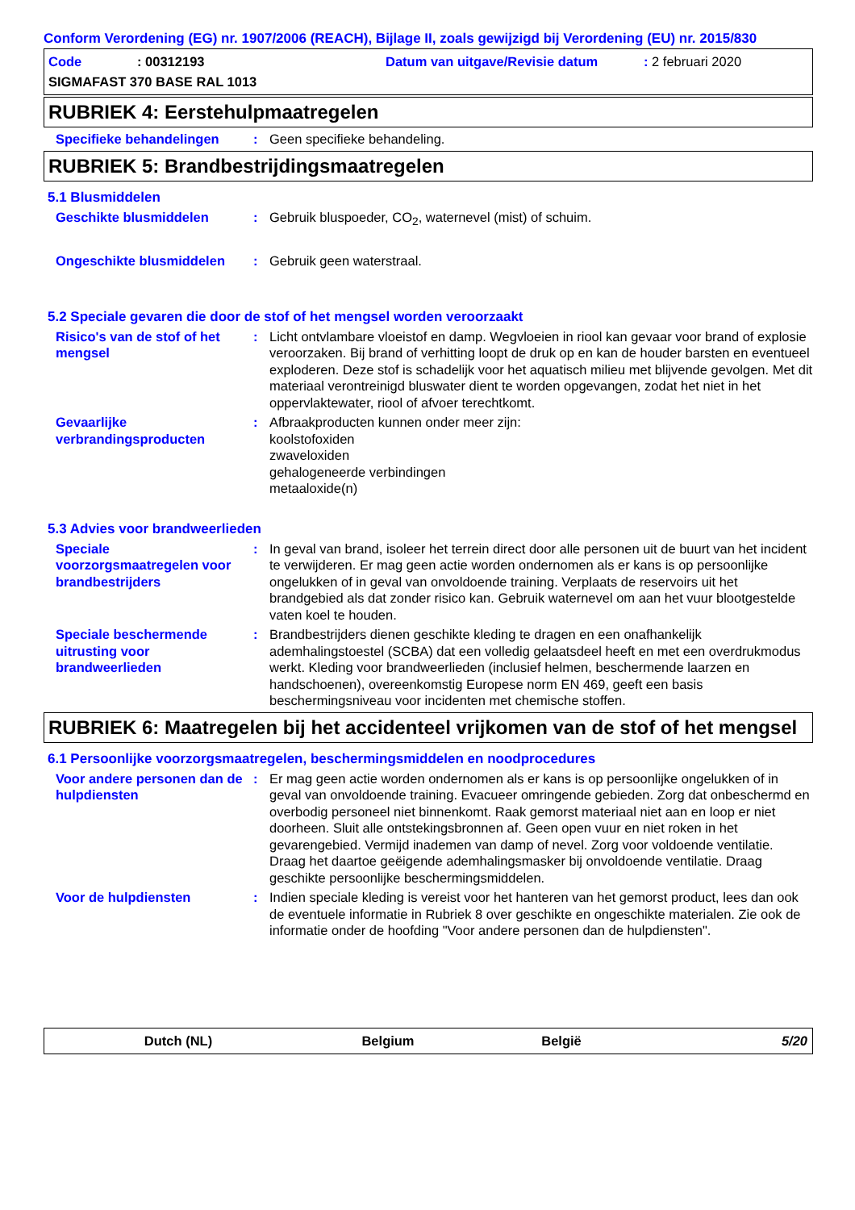Conform Verordening (EG) nr. 1907/2006 (REACH), Bijlage II, zoals gewijzigd bij Verordening (EU) nr. 2015/830
Code: 00312193 Datum van uitgave/Revisie datum: 2 februari 2020
SIGMAFAST 370 BASE RAL 1013
RUBRIEK 4: Eerstehulpmaatregelen
Specifieke behandelingen: Geen specifieke behandeling.
RUBRIEK 5: Brandbestrijdingsmaatregelen
5.1 Blusmiddelen
Geschikte blusmiddelen: Gebruik bluspoeder, CO<sub>2</sub>, waternevel (mist) of schuim.
Ongeschikte blusmiddelen: Gebruik geen waterstraal.
5.2 Speciale gevaren die door de stof of het mengsel worden veroorzaakt
Risico's van de stof of het mengsel: Licht ontvlambare vloeistof en damp. Wegvloeien in riool kan gevaar voor brand of explosie veroorzaken. Bij brand of verhitting loopt de druk op en kan de houder barsten en eventueel exploderen. Deze stof is schadelijk voor het aquatisch milieu met blijvende gevolgen. Met dit materiaal verontreinigd bluswater dient te worden opgevangen, zodat het niet in het oppervlaktewater, riool of afvoer terechtkomt.
Gevaarlijke verbrandingsproducten: Afbraakproducten kunnen onder meer zijn:
koolstofoxiden
zwaveloxiden
gehalogeneerde verbindingen
metaaloxide(n)
5.3 Advies voor brandweerlieden
Speciale voorzorgsmaatregelen voor brandbestrijders: In geval van brand, isoleer het terrein direct door alle personen uit de buurt van het incident te verwijderen. Er mag geen actie worden ondernomen als er kans is op persoonlijke ongelukken of in geval van onvoldoende training. Verplaats de reservoirs uit het brandgebied als dat zonder risico kan. Gebruik waternevel om aan het vuur blootgestelde vaten koel te houden.
Speciale beschermende uitrusting voor brandweerlieden: Brandbestrijders dienen geschikte kleding te dragen en een onafhankelijk ademhalingstoestel (SCBA) dat een volledig gelaatsdeel heeft en met een overdrukmodus werkt. Kleding voor brandweerlieden (inclusief helmen, beschermende laarzen en handschoenen), overeenkomstig Europese norm EN 469, geeft een basis beschermingsniveau voor incidenten met chemische stoffen.
RUBRIEK 6: Maatregelen bij het accidenteel vrijkomen van de stof of het mengsel
6.1 Persoonlijke voorzorgsmaatregelen, beschermingsmiddelen en noodprocedures
Voor andere personen dan de hulpdiensten: Er mag geen actie worden ondernomen als er kans is op persoonlijke ongelukken of in geval van onvoldoende training. Evacueer omringende gebieden. Zorg dat onbeschermd en overbodig personeel niet binnenkomt. Raak gemorst materiaal niet aan en loop er niet doorheen. Sluit alle ontstekingsbronnen af. Geen open vuur en niet roken in het gevarengebied. Vermijd inademen van damp of nevel. Zorg voor voldoende ventilatie. Draag het daartoe geëigende ademhalingsmasker bij onvoldoende ventilatie. Draag geschikte persoonlijke beschermingsmiddelen.
Voor de hulpdiensten: Indien speciale kleding is vereist voor het hanteren van het gemorst product, lees dan ook de eventuele informatie in Rubriek 8 over geschikte en ongeschikte materialen. Zie ook de informatie onder de hoofding "Voor andere personen dan de hulpdiensten".
Dutch (NL) Belgium België 5/20